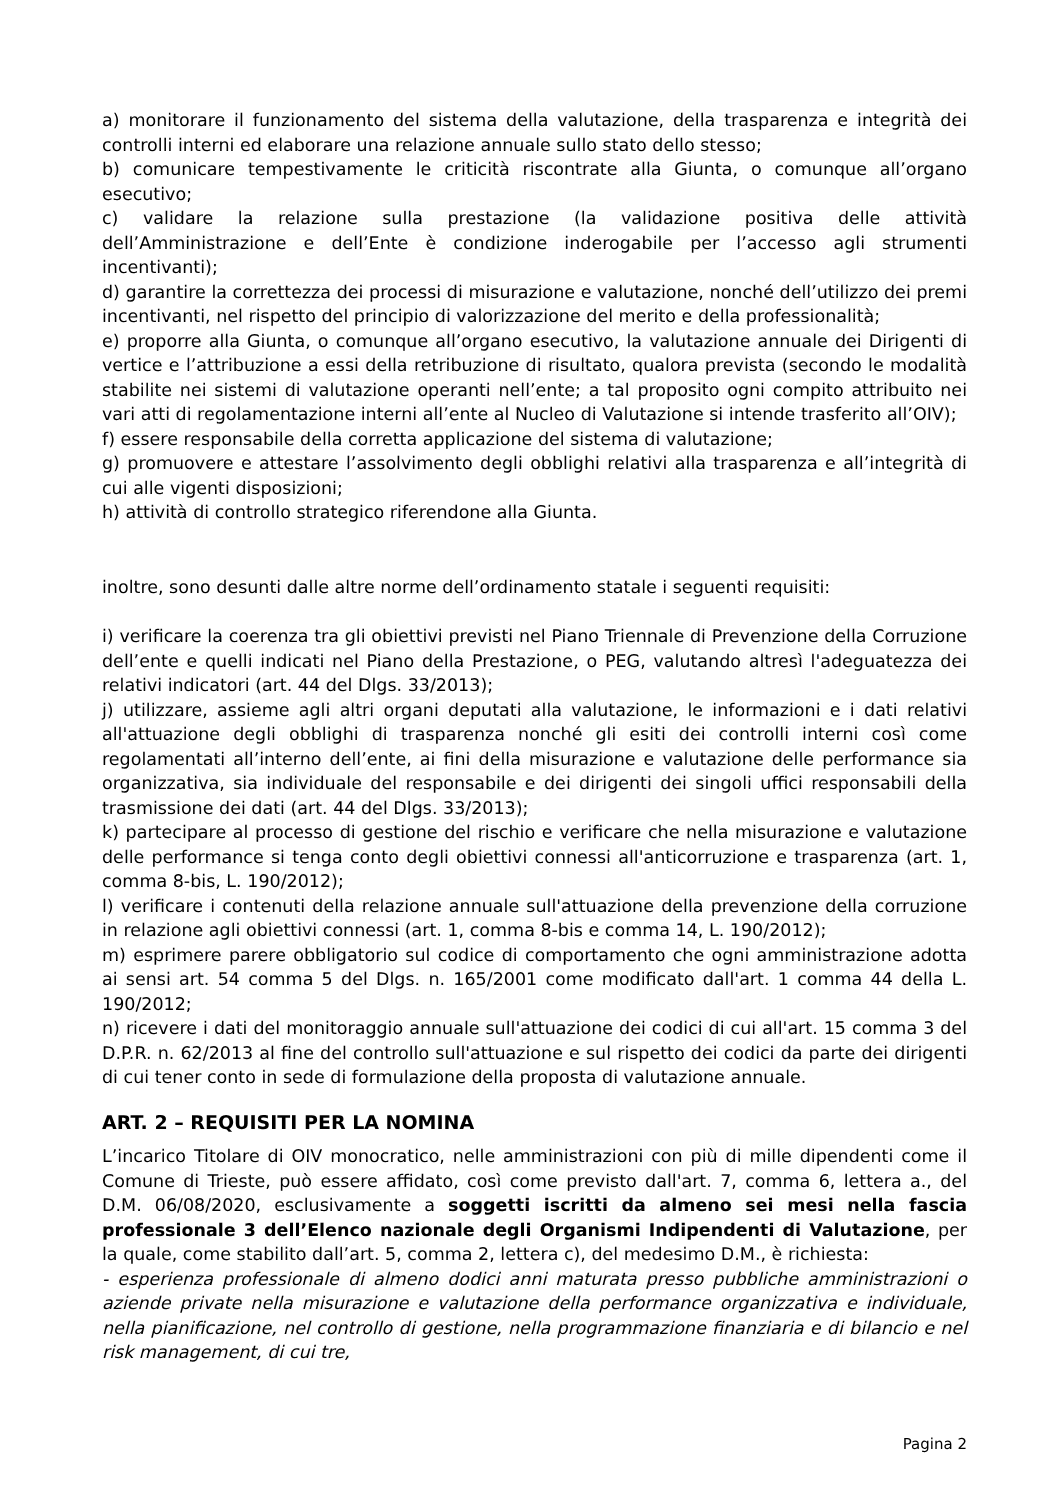a) monitorare il funzionamento del sistema della valutazione, della trasparenza e integrità dei controlli interni ed elaborare una relazione annuale sullo stato dello stesso;
b) comunicare tempestivamente le criticità riscontrate alla Giunta, o comunque all’organo esecutivo;
c) validare la relazione sulla prestazione (la validazione positiva delle attività dell’Amministrazione e dell’Ente è condizione inderogabile per l’accesso agli strumenti incentivanti);
d) garantire la correttezza dei processi di misurazione e valutazione, nonché dell’utilizzo dei premi incentivanti, nel rispetto del principio di valorizzazione del merito e della professionalità;
e) proporre alla Giunta, o comunque all’organo esecutivo, la valutazione annuale dei Dirigenti di vertice e l’attribuzione a essi della retribuzione di risultato, qualora prevista (secondo le modalità stabilite nei sistemi di valutazione operanti nell’ente; a tal proposito ogni compito attribuito nei vari atti di regolamentazione interni all’ente al Nucleo di Valutazione si intende trasferito all’OIV);
f) essere responsabile della corretta applicazione del sistema di valutazione;
g) promuovere e attestare l’assolvimento degli obblighi relativi alla trasparenza e all’integrità di cui alle vigenti disposizioni;
h) attività di controllo strategico riferendone alla Giunta.
inoltre, sono desunti dalle altre norme dell’ordinamento statale i seguenti requisiti:
i) verificare la coerenza tra gli obiettivi previsti nel Piano Triennale di Prevenzione della Corruzione dell’ente e quelli indicati nel Piano della Prestazione, o PEG, valutando altresì l'adeguatezza dei relativi indicatori (art. 44 del Dlgs. 33/2013);
j) utilizzare, assieme agli altri organi deputati alla valutazione, le informazioni e i dati relativi all'attuazione degli obblighi di trasparenza nonché gli esiti dei controlli interni così come regolamentati all’interno dell’ente, ai fini della misurazione e valutazione delle performance sia organizzativa, sia individuale del responsabile e dei dirigenti dei singoli uffici responsabili della trasmissione dei dati (art. 44 del Dlgs. 33/2013);
k) partecipare al processo di gestione del rischio e verificare che nella misurazione e valutazione delle performance si tenga conto degli obiettivi connessi all'anticorruzione e trasparenza (art. 1, comma 8-bis, L. 190/2012);
l) verificare i contenuti della relazione annuale sull'attuazione della prevenzione della corruzione in relazione agli obiettivi connessi (art. 1, comma 8-bis e comma 14, L. 190/2012);
m) esprimere parere obbligatorio sul codice di comportamento che ogni amministrazione adotta ai sensi art. 54 comma 5 del Dlgs. n. 165/2001 come modificato dall'art. 1 comma 44 della L. 190/2012;
n) ricevere i dati del monitoraggio annuale sull'attuazione dei codici di cui all'art. 15 comma 3 del D.P.R. n. 62/2013 al fine del controllo sull'attuazione e sul rispetto dei codici da parte dei dirigenti di cui tener conto in sede di formulazione della proposta di valutazione annuale.
ART. 2 – REQUISITI PER LA NOMINA
L’incarico Titolare di OIV monocratico, nelle amministrazioni con più di mille dipendenti come il Comune di Trieste, può essere affidato, così come previsto dall'art. 7, comma 6, lettera a., del D.M. 06/08/2020, esclusivamente a soggetti iscritti da almeno sei mesi nella fascia professionale 3 dell’Elenco nazionale degli Organismi Indipendenti di Valutazione, per la quale, come stabilito dall’art. 5, comma 2, lettera c), del medesimo D.M., è richiesta:
- esperienza professionale di almeno dodici anni maturata presso pubbliche amministrazioni o aziende private nella misurazione e valutazione della performance organizzativa e individuale, nella pianificazione, nel controllo di gestione, nella programmazione finanziaria e di bilancio e nel risk management, di cui tre,
Pagina 2